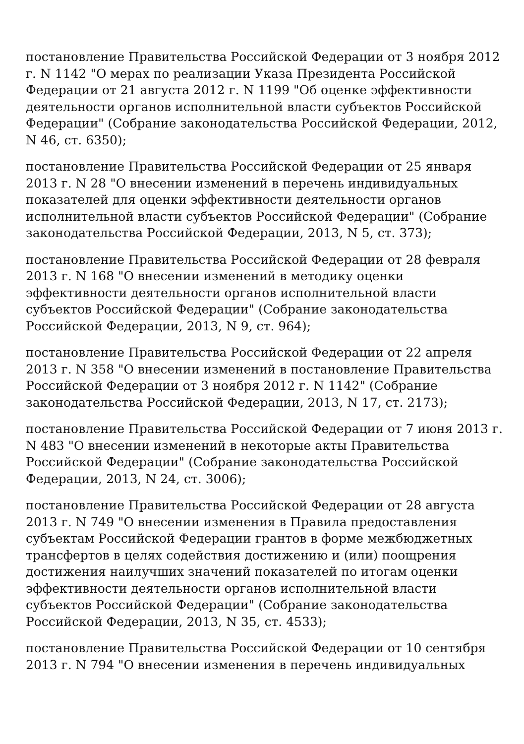постановление Правительства Российской Федерации от 3 ноября 2012 г. N 1142 "О мерах по реализации Указа Президента Российской Федерации от 21 августа 2012 г. N 1199 "Об оценке эффективности деятельности органов исполнительной власти субъектов Российской Федерации" (Собрание законодательства Российской Федерации, 2012, N 46, ст. 6350);
постановление Правительства Российской Федерации от 25 января 2013 г. N 28 "О внесении изменений в перечень индивидуальных показателей для оценки эффективности деятельности органов исполнительной власти субъектов Российской Федерации" (Собрание законодательства Российской Федерации, 2013, N 5, ст. 373);
постановление Правительства Российской Федерации от 28 февраля 2013 г. N 168 "О внесении изменений в методику оценки эффективности деятельности органов исполнительной власти субъектов Российской Федерации" (Собрание законодательства Российской Федерации, 2013, N 9, ст. 964);
постановление Правительства Российской Федерации от 22 апреля 2013 г. N 358 "О внесении изменений в постановление Правительства Российской Федерации от 3 ноября 2012 г. N 1142" (Собрание законодательства Российской Федерации, 2013, N 17, ст. 2173);
постановление Правительства Российской Федерации от 7 июня 2013 г. N 483 "О внесении изменений в некоторые акты Правительства Российской Федерации" (Собрание законодательства Российской Федерации, 2013, N 24, ст. 3006);
постановление Правительства Российской Федерации от 28 августа 2013 г. N 749 "О внесении изменения в Правила предоставления субъектам Российской Федерации грантов в форме межбюджетных трансфертов в целях содействия достижению и (или) поощрения достижения наилучших значений показателей по итогам оценки эффективности деятельности органов исполнительной власти субъектов Российской Федерации" (Собрание законодательства Российской Федерации, 2013, N 35, ст. 4533);
постановление Правительства Российской Федерации от 10 сентября 2013 г. N 794 "О внесении изменения в перечень индивидуальных